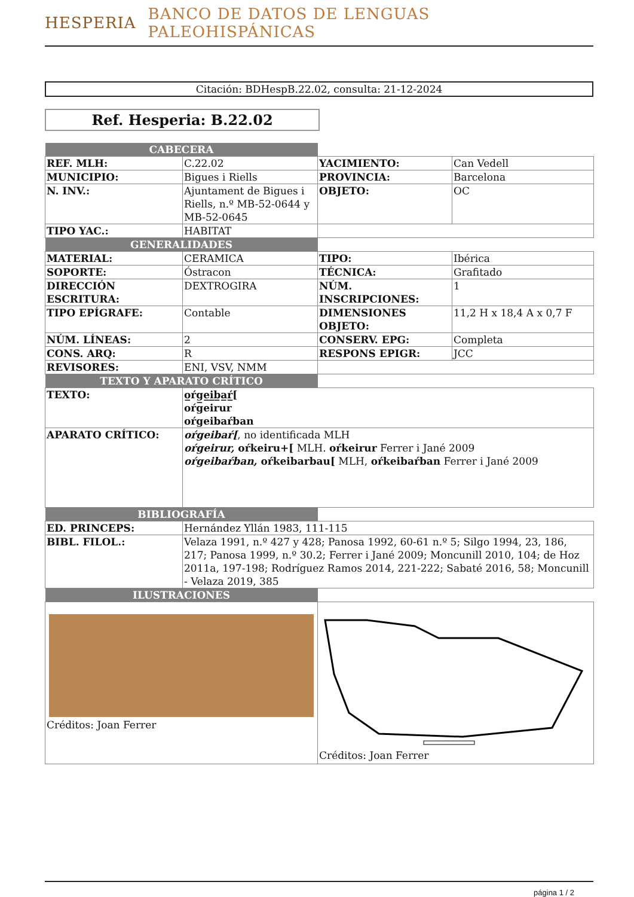HESPERIA BANCO DE DATOS DE LENGUAS PALEOHISPÁNICAS
Citación: BDHespB.22.02, consulta: 21-12-2024
Ref. Hesperia: B.22.02
| CABECERA | | | |
| REF. MLH: | C.22.02 | YACIMIENTO: | Can Vedell |
| MUNICIPIO: | Bigues i Riells | PROVINCIA: | Barcelona |
| N. INV.: | Ajuntament de Bigues i Riells, n.º MB-52-0644 y MB-52-0645 | OBJETO: | OC |
| TIPO YAC.: | HABITAT | | |
| GENERALIDADES | | | |
| MATERIAL: | CERAMICA | TIPO: | Ibérica |
| SOPORTE: | Óstracon | TÉCNICA: | Grafitado |
| DIRECCIÓN ESCRITURA: | DEXTROGIRA | NÚM. INSCRIPCIONES: | 1 |
| TIPO EPÍGRAFE: | Contable | DIMENSIONES OBJETO: | 11,2 H x 18,4 A x 0,7 F |
| NÚM. LÍNEAS: | 2 | CONSERV. EPG: | Completa |
| CONS. ARQ: | R | RESPONS EPIGR: | JCC |
| REVISORES: | ENI, VSV, NMM | | |
| TEXTO Y APARATO CRÍTICO | | | |
| TEXTO: | o̲ŕg̲e̲i̲b̲a̲ŕ̲[ oŕgeirur oŕgeibaŕban | | |
| APARATO CRÍTICO: | oŕgeibaŕ[ , no identificada MLH oŕgeirur, oŕkeiru+[ MLH. oŕkeirur Ferrer i Jané 2009 oŕgeibaŕban, oŕkeibarbau[ MLH, oŕkeibaŕban Ferrer i Jané 2009 | | |
| BIBLIOGRAFÍA | | | |
| ED. PRINCEPS: | Hernández Yllán 1983, 111-115 | | |
| BIBL. FILOL.: | Velaza 1991, n.º 427 y 428; Panosa 1992, 60-61 n.º 5; Silgo 1994, 23, 186, 217; Panosa 1999, n.º 30.2; Ferrer i Jané 2009; Moncunill 2010, 104; de Hoz 2011a, 197-198; Rodríguez Ramos 2014, 221-222; Sabaté 2016, 58; Moncunill - Velaza 2019, 385 | | |
| ILUSTRACIONES | | | |
| Créditos: Joan Ferrer | | Créditos: Joan Ferrer | |
página 1 / 2